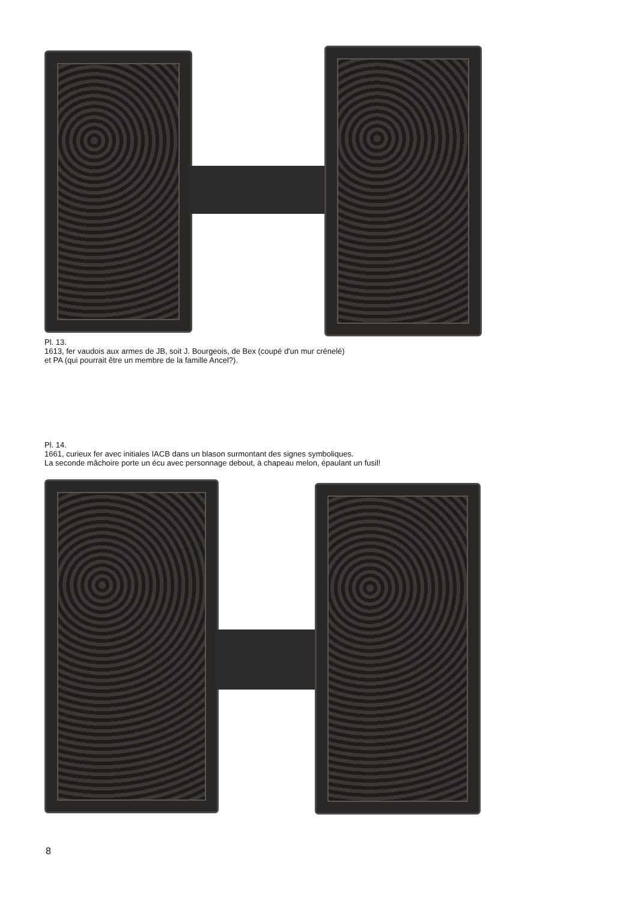Pl. 13.
1613, fer vaudois aux armes de JB, soit J. Bourgeois, de Bex (coupé d'un mur crénelé)
et PA (qui pourrait être un membre de la famille Ancel?).
Pl. 14.
1661, curieux fer avec initiales IACB dans un blason surmontant des signes symboliques.
La seconde mâchoire porte un écu avec personnage debout, à chapeau melon, épaulant un fusil!
8